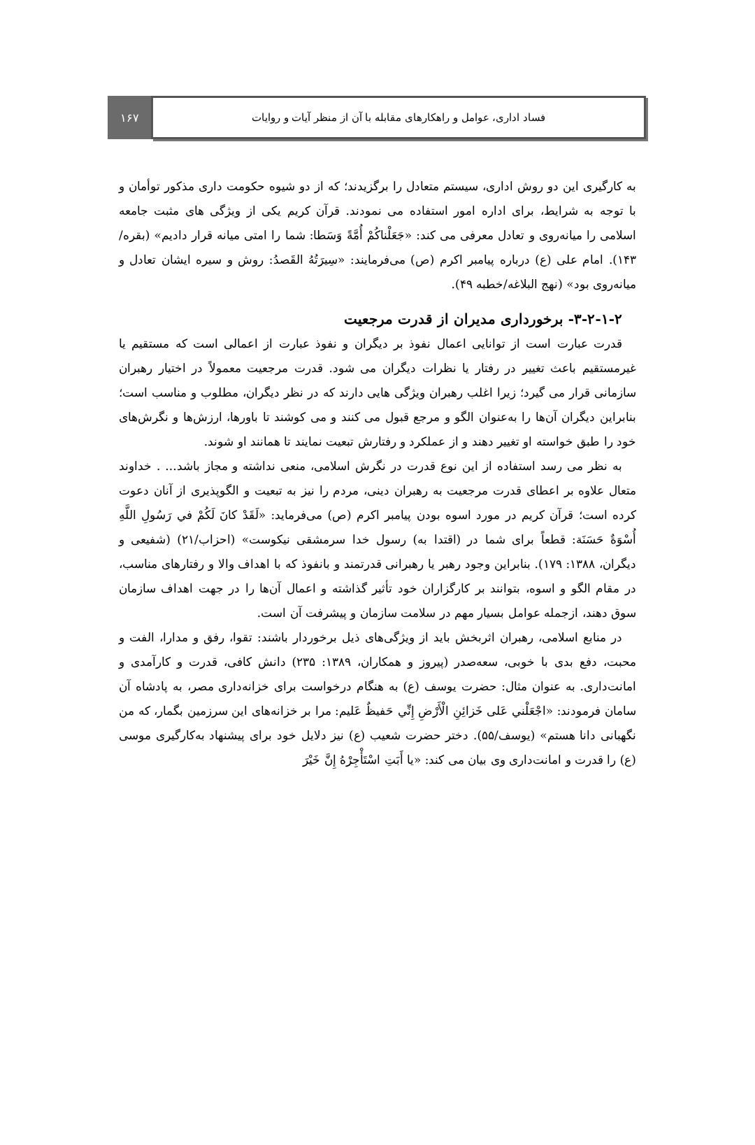فساد اداری، عوامل و راهکارهای مقابله با آن از منظر آیات و روایات
۱۶۷
به کارگیری این دو روش اداری، سیستم متعادل را برگزیدند؛ که از دو شیوه حکومت داری مذکور توأمان و با توجه به شرایط، برای اداره امور استفاده می نمودند. قرآن کریم یکی از ویژگی های مثبت جامعه اسلامی را میانه‌روی و تعادل معرفی می کند: «جَعَلْناكُمْ أُمَّةً وَسَطا: شما را امتی میانه قرار دادیم» (بقره/۱۴۳). امام علی (ع) درباره پیامبر اکرم (ص) می‌فرمایند: «سِيرَتُهُ القَصدُ: روش و سیره ایشان تعادل و میانه‌روی بود» (نهج البلاغه/خطبه ۴۹).
۳-۲-۱-۲- برخورداری مدیران از قدرت مرجعیت
قدرت عبارت است از توانایی اعمال نفوذ بر دیگران و نفوذ عبارت از اعمالی است که مستقیم یا غیرمستقیم باعث تغییر در رفتار یا نظرات دیگران می شود. قدرت مرجعیت معمولاً در اختیار رهبران سازمانی قرار می گیرد؛ زیرا اغلب رهبران ویژگی هایی دارند که در نظر دیگران، مطلوب و مناسب است؛ بنابراین دیگران آن‌ها را به‌عنوان الگو و مرجع قبول می کنند و می کوشند تا باورها، ارزش‌ها و نگرش‌های خود را طبق خواسته او تغییر دهند و از عملکرد و رفتارش تبعیت نمایند تا همانند او شوند.
به نظر می رسد استفاده از این نوع قدرت در نگرش اسلامی، منعی نداشته و مجاز باشد... . خداوند متعال علاوه بر اعطای قدرت مرجعیت به رهبران دینی، مردم را نیز به تبعیت و الگوپذیری از آنان دعوت کرده است؛ قرآن کریم در مورد اسوه بودن پیامبر اکرم (ص) می‌فرماید: «لَقَدْ كانَ لَكُمْ في رَسُولِ اللَّهِ أُسْوَةٌ حَسَنَة: قطعاً برای شما در (اقتدا به) رسول خدا سرمشقی نیکوست» (احزاب/۲۱) (شفیعی و دیگران، ۱۳۸۸: ۱۷۹). بنابراین وجود رهبر یا رهبرانی قدرتمند و بانفوذ که با اهداف والا و رفتارهای مناسب، در مقام الگو و اسوه، بتوانند بر کارگزاران خود تأثیر گذاشته و اعمال آن‌ها را در جهت اهداف سازمان سوق دهند، ازجمله عوامل بسیار مهم در سلامت سازمان و پیشرفت آن است.
در منابع اسلامی، رهبران اثربخش باید از ویژگی‌های ذیل برخوردار باشند: تقوا، رفق و مدارا، الفت و محبت، دفع بدی با خوبی، سعه‌صدر (پیروز و همکاران، ۱۳۸۹: ۲۳۵) دانش کافی، قدرت و کارآمدی و امانت‌داری. به عنوان مثال: حضرت یوسف (ع) به هنگام درخواست برای خزانه‌داری مصر، به پادشاه آن سامان فرمودند: «اجْعَلْني عَلى خَزائِنِ الْأَرْضِ إِنِّي حَفيظٌ عَليم: مرا بر خزانه‌های این سرزمین بگمار، که من نگهبانی دانا هستم» (یوسف/۵۵). دختر حضرت شعیب (ع) نیز دلایل خود برای پیشنهاد به‌کارگیری موسی (ع) را قدرت و امانت‌داری وی بیان می کند: «يا أَبَتِ اسْتَأْجِرْهُ إِنَّ خَيْرَ